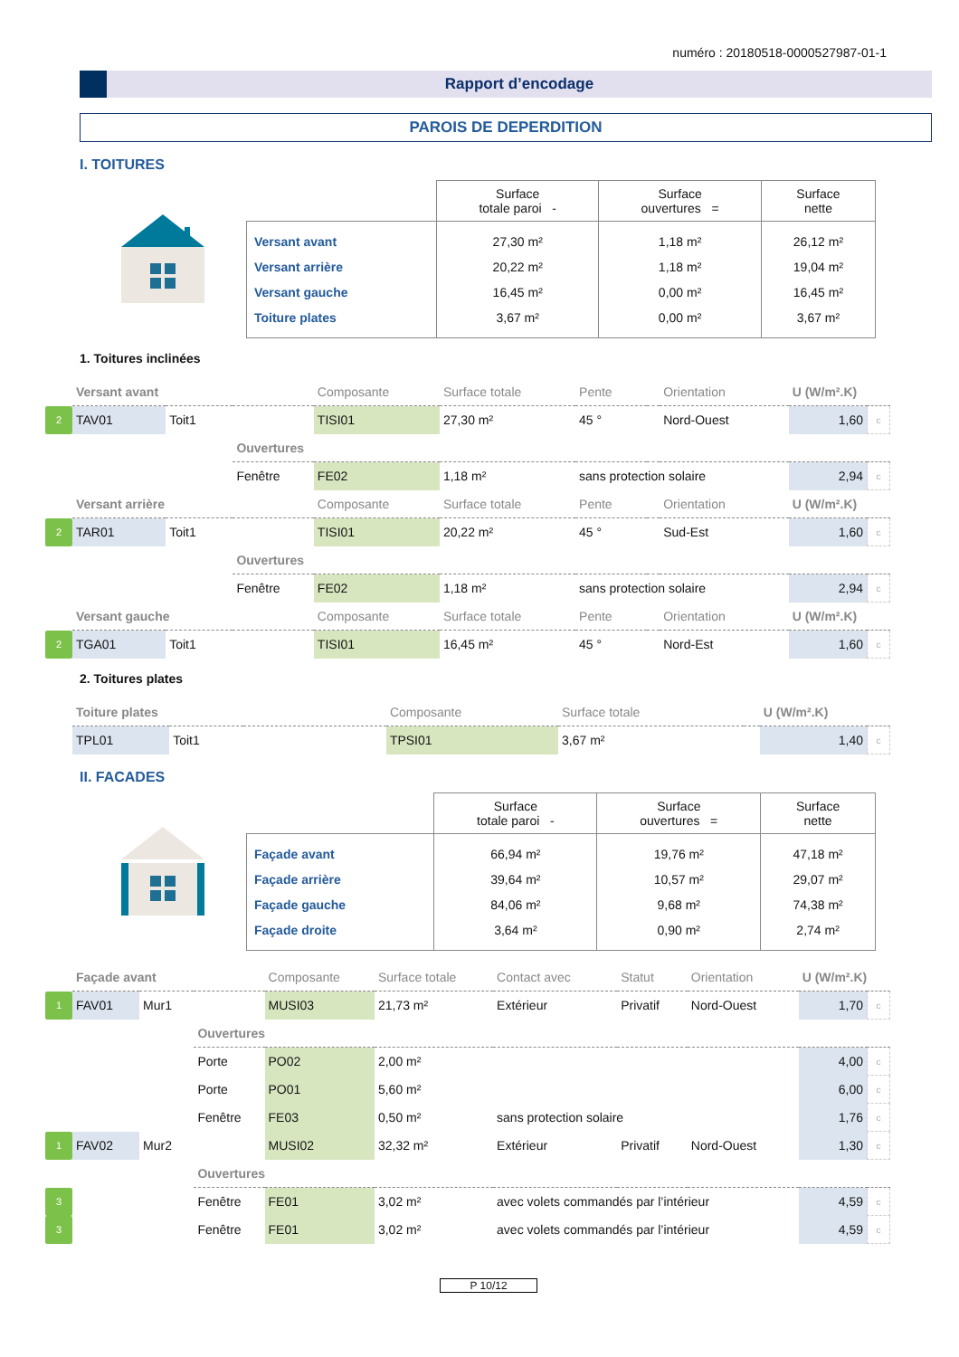numéro : 20180518-0000527987-01-1
Rapport d’encodage
PAROIS DE DEPERDITION
I. TOITURES
| | Surface totale paroi - | Surface ouvertures = | Surface nette |
| --- | --- | --- | --- |
| Versant avant | 27,30 m² | 1,18 m² | 26,12 m² |
| Versant arrière | 20,22 m² | 1,18 m² | 19,04 m² |
| Versant gauche | 16,45 m² | 0,00 m² | 16,45 m² |
| Toiture plates | 3,67 m² | 0,00 m² | 3,67 m² |
1. Toitures inclinées
| | Versant avant | | | Composante | Surface totale | Pente | | Orientation | U (W/m².K) | |
| 2 | TAV01 | Toit1 | | TISI01 | 27,30 m² | 45 ° | | Nord-Ouest | 1,60 | c |
| | | | Ouvertures | | | | | | | |
| | | | Fenêtre | FE02 | 1,18 m² | sans protection solaire | | | 2,94 | c |
| | Versant arrière | | | Composante | Surface totale | Pente | | Orientation | U (W/m².K) | |
| 2 | TAR01 | Toit1 | | TISI01 | 20,22 m² | 45 ° | | Sud-Est | 1,60 | c |
| | | | Ouvertures | | | | | | | |
| | | | Fenêtre | FE02 | 1,18 m² | sans protection solaire | | | 2,94 | c |
| | Versant gauche | | | Composante | Surface totale | Pente | | Orientation | U (W/m².K) | |
| 2 | TGA01 | Toit1 | | TISI01 | 16,45 m² | 45 ° | | Nord-Est | 1,60 | c |
2. Toitures plates
| | Toiture plates | | | Composante | Surface totale | | U (W/m².K) | |
| | TPL01 | Toit1 | | TPSI01 | 3,67 m² | | 1,40 | c |
II. FACADES
| | Surface totale paroi - | Surface ouvertures = | Surface nette |
| --- | --- | --- | --- |
| Façade avant | 66,94 m² | 19,76 m² | 47,18 m² |
| Façade arrière | 39,64 m² | 10,57 m² | 29,07 m² |
| Façade gauche | 84,06 m² | 9,68 m² | 74,38 m² |
| Façade droite | 3,64 m² | 0,90 m² | 2,74 m² |
| | Façade avant | | | Composante | Surface totale | Contact avec | Statut | Orientation | U (W/m².K) | |
| 1 | FAV01 | Mur1 | | MUSI03 | 21,73 m² | Extérieur | Privatif | Nord-Ouest | 1,70 | c |
| | | | Ouvertures | | | | | | | |
| | | | Porte | PO02 | 2,00 m² | | | | 4,00 | c |
| | | | Porte | PO01 | 5,60 m² | | | | 6,00 | c |
| | | | Fenêtre | FE03 | 0,50 m² | sans protection solaire | | | 1,76 | c |
| 1 | FAV02 | Mur2 | | MUSI02 | 32,32 m² | Extérieur | Privatif | Nord-Ouest | 1,30 | c |
| | | | Ouvertures | | | | | | | |
| 3 | | | Fenêtre | FE01 | 3,02 m² | avec volets commandés par l’intérieur | | | 4,59 | c |
| 3 | | | Fenêtre | FE01 | 3,02 m² | avec volets commandés par l’intérieur | | | 4,59 | c |
P 10/12